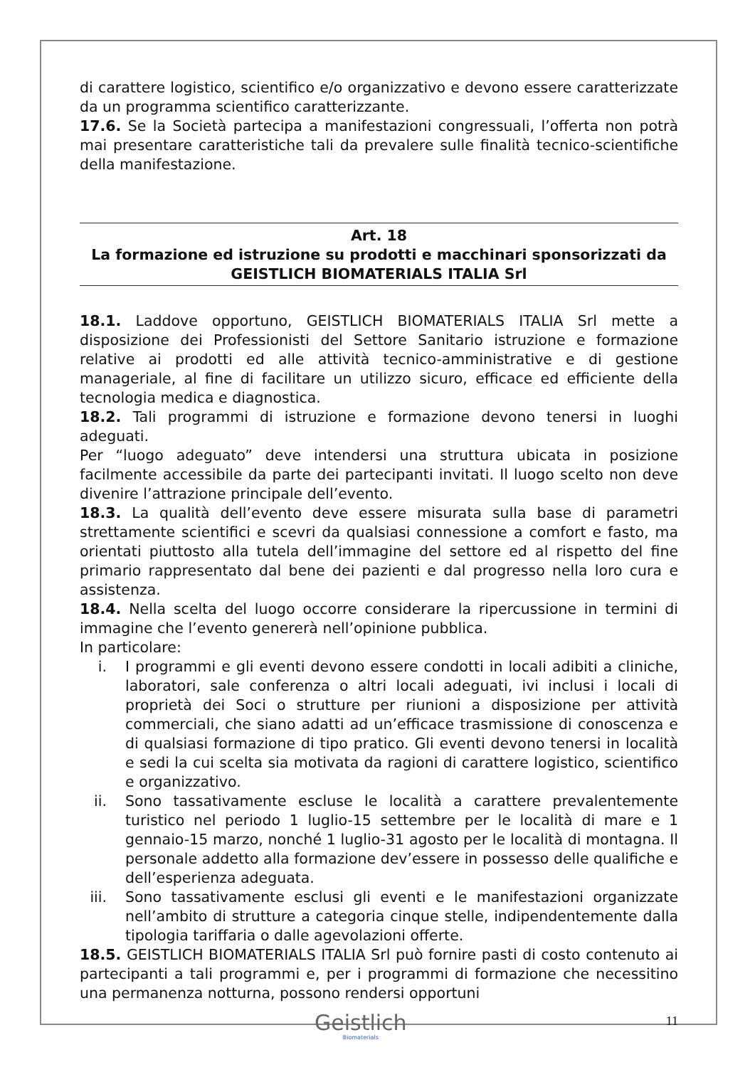di carattere logistico, scientifico e/o organizzativo e devono essere caratterizzate da un programma scientifico caratterizzante.
17.6. Se la Società partecipa a manifestazioni congressuali, l’offerta non potrà mai presentare caratteristiche tali da prevalere sulle finalità tecnico-scientifiche della manifestazione.
Art. 18
La formazione ed istruzione su prodotti e macchinari sponsorizzati da GEISTLICH BIOMATERIALS ITALIA Srl
18.1. Laddove opportuno, GEISTLICH BIOMATERIALS ITALIA Srl mette a disposizione dei Professionisti del Settore Sanitario istruzione e formazione relative ai prodotti ed alle attività tecnico-amministrative e di gestione manageriale, al fine di facilitare un utilizzo sicuro, efficace ed efficiente della tecnologia medica e diagnostica.
18.2. Tali programmi di istruzione e formazione devono tenersi in luoghi adeguati.
Per “luogo adeguato” deve intendersi una struttura ubicata in posizione facilmente accessibile da parte dei partecipanti invitati. Il luogo scelto non deve divenire l’attrazione principale dell’evento.
18.3. La qualità dell’evento deve essere misurata sulla base di parametri strettamente scientifici e scevri da qualsiasi connessione a comfort e fasto, ma orientati piuttosto alla tutela dell’immagine del settore ed al rispetto del fine primario rappresentato dal bene dei pazienti e dal progresso nella loro cura e assistenza.
18.4. Nella scelta del luogo occorre considerare la ripercussione in termini di immagine che l’evento genererà nell’opinione pubblica.
In particolare:
i. I programmi e gli eventi devono essere condotti in locali adibiti a cliniche, laboratori, sale conferenza o altri locali adeguati, ivi inclusi i locali di proprietà dei Soci o strutture per riunioni a disposizione per attività commerciali, che siano adatti ad un’efficace trasmissione di conoscenza e di qualsiasi formazione di tipo pratico. Gli eventi devono tenersi in località e sedi la cui scelta sia motivata da ragioni di carattere logistico, scientifico e organizzativo.
ii. Sono tassativamente escluse le località a carattere prevalentemente turistico nel periodo 1 luglio-15 settembre per le località di mare e 1 gennaio-15 marzo, nonché 1 luglio-31 agosto per le località di montagna. Il personale addetto alla formazione dev’essere in possesso delle qualifiche e dell’esperienza adeguata.
iii. Sono tassativamente esclusi gli eventi e le manifestazioni organizzate nell’ambito di strutture a categoria cinque stelle, indipendentemente dalla tipologia tariffaria o dalle agevolazioni offerte.
18.5. GEISTLICH BIOMATERIALS ITALIA Srl può fornire pasti di costo contenuto ai partecipanti a tali programmi e, per i programmi di formazione che necessitino una permanenza notturna, possono rendersi opportuni
Geistlich
Biomaterials
11